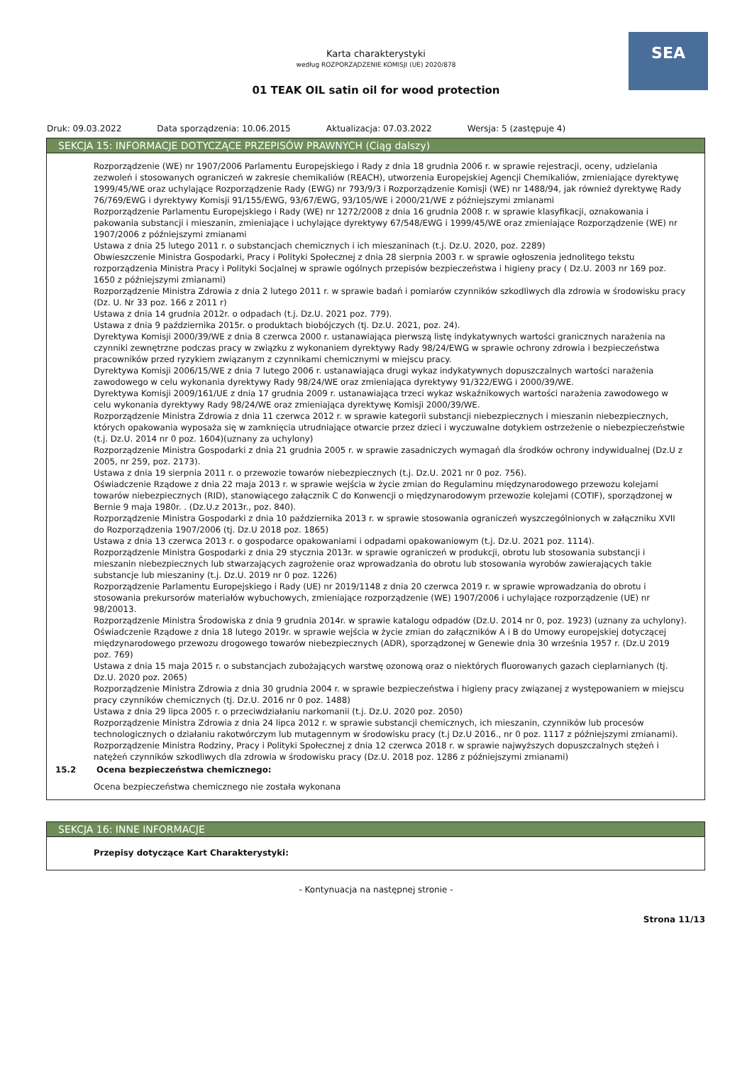SEA
Karta charakterystyki
według ROZPORZĄDZENIE KOMISJI (UE) 2020/878
01 TEAK OIL satin oil for wood protection
Druk: 09.03.2022 Data sporządzenia: 10.06.2015 Aktualizacja: 07.03.2022 Wersja: 5 (zastępuje 4)
SEKCJA 15: INFORMACJE DOTYCZĄCE PRZEPISÓW PRAWNYCH (Ciąg dalszy)
Rozporządzenie (WE) nr 1907/2006 Parlamentu Europejskiego i Rady z dnia 18 grudnia 2006 r. w sprawie rejestracji, oceny, udzielania zezwoleń i stosowanych ograniczeń w zakresie chemikaliów (REACH), utworzenia Europejskiej Agencji Chemikaliów, zmieniające dyrektywę 1999/45/WE oraz uchylające Rozporządzenie Rady (EWG) nr 793/9/3 i Rozporządzenie Komisji (WE) nr 1488/94, jak również dyrektywę Rady 76/769/EWG i dyrektywy Komisji 91/155/EWG, 93/67/EWG, 93/105/WE i 2000/21/WE z późniejszymi zmianami
Rozporządzenie Parlamentu Europejskiego i Rady (WE) nr 1272/2008 z dnia 16 grudnia 2008 r. w sprawie klasyfikacji, oznakowania i pakowania substancji i mieszanin, zmieniające i uchylające dyrektywy 67/548/EWG i 1999/45/WE oraz zmieniające Rozporządzenie (WE) nr 1907/2006 z późniejszymi zmianami
Ustawa z dnia 25 lutego 2011 r. o substancjach chemicznych i ich mieszaninach (t.j. Dz.U. 2020, poz. 2289)
Obwieszczenie Ministra Gospodarki, Pracy i Polityki Społecznej z dnia 28 sierpnia 2003 r. w sprawie ogłoszenia jednolitego tekstu rozporządzenia Ministra Pracy i Polityki Socjalnej w sprawie ogólnych przepisów bezpieczeństwa i higieny pracy ( Dz.U. 2003 nr 169 poz. 1650 z późniejszymi zmianami)
Rozporządzenie Ministra Zdrowia z dnia 2 lutego 2011 r. w sprawie badań i pomiarów czynników szkodliwych dla zdrowia w środowisku pracy (Dz. U. Nr 33 poz. 166 z 2011 r)
Ustawa z dnia 14 grudnia 2012r. o odpadach (t.j. Dz.U. 2021 poz. 779).
Ustawa z dnia 9 października 2015r. o produktach biobójczych (tj. Dz.U. 2021, poz. 24).
Dyrektywa Komisji 2000/39/WE z dnia 8 czerwca 2000 r. ustanawiająca pierwszą listę indykatywnych wartości granicznych narażenia na czynniki zewnętrzne podczas pracy w związku z wykonaniem dyrektywy Rady 98/24/EWG w sprawie ochrony zdrowia i bezpieczeństwa pracowników przed ryzykiem związanym z czynnikami chemicznymi w miejscu pracy.
Dyrektywa Komisji 2006/15/WE z dnia 7 lutego 2006 r. ustanawiająca drugi wykaz indykatywnych dopuszczalnych wartości narażenia zawodowego w celu wykonania dyrektywy Rady 98/24/WE oraz zmieniająca dyrektywy 91/322/EWG i 2000/39/WE.
Dyrektywa Komisji 2009/161/UE z dnia 17 grudnia 2009 r. ustanawiająca trzeci wykaz wskaźnikowych wartości narażenia zawodowego w celu wykonania dyrektywy Rady 98/24/WE oraz zmieniająca dyrektywę Komisji 2000/39/WE.
Rozporządzenie Ministra Zdrowia z dnia 11 czerwca 2012 r. w sprawie kategorii substancji niebezpiecznych i mieszanin niebezpiecznych, których opakowania wyposaża się w zamknięcia utrudniające otwarcie przez dzieci i wyczuwalne dotykiem ostrzeżenie o niebezpieczeństwie (t.j. Dz.U. 2014 nr 0 poz. 1604)(uznany za uchylony)
Rozporządzenie Ministra Gospodarki z dnia 21 grudnia 2005 r. w sprawie zasadniczych wymagań dla środków ochrony indywidualnej (Dz.U z 2005, nr 259, poz. 2173).
Ustawa z dnia 19 sierpnia 2011 r. o przewozie towarów niebezpiecznych (t.j. Dz.U. 2021 nr 0 poz. 756).
Oświadczenie Rządowe z dnia 22 maja 2013 r. w sprawie wejścia w życie zmian do Regulaminu międzynarodowego przewozu kolejami towarów niebezpiecznych (RID), stanowiącego załącznik C do Konwencji o międzynarodowym przewozie kolejami (COTIF), sporządzonej w Bernie 9 maja 1980r. . (Dz.U.z 2013r., poz. 840).
Rozporządzenie Ministra Gospodarki z dnia 10 października 2013 r. w sprawie stosowania ograniczeń wyszczególnionych w załączniku XVII do Rozporządzenia 1907/2006 (tj. Dz.U 2018 poz. 1865)
Ustawa z dnia 13 czerwca 2013 r. o gospodarce opakowaniami i odpadami opakowaniowym (t.j. Dz.U. 2021 poz. 1114).
Rozporządzenie Ministra Gospodarki z dnia 29 stycznia 2013r. w sprawie ograniczeń w produkcji, obrotu lub stosowania substancji i mieszanin niebezpiecznych lub stwarzających zagrożenie oraz wprowadzania do obrotu lub stosowania wyrobów zawierających takie substancje lub mieszaniny (t.j. Dz.U. 2019 nr 0 poz. 1226)
Rozporządzenie Parlamentu Europejskiego i Rady (UE) nr 2019/1148 z dnia 20 czerwca 2019 r. w sprawie wprowadzania do obrotu i stosowania prekursorów materiałów wybuchowych, zmieniające rozporządzenie (WE) 1907/2006 i uchylające rozporządzenie (UE) nr 98/20013.
Rozporządzenie Ministra Środowiska z dnia 9 grudnia 2014r. w sprawie katalogu odpadów (Dz.U. 2014 nr 0, poz. 1923) (uznany za uchylony).
Oświadczenie Rządowe z dnia 18 lutego 2019r. w sprawie wejścia w życie zmian do załączników A i B do Umowy europejskiej dotyczącej międzynarodowego przewozu drogowego towarów niebezpiecznych (ADR), sporządzonej w Genewie dnia 30 września 1957 r. (Dz.U 2019 poz. 769)
Ustawa z dnia 15 maja 2015 r. o substancjach zubożających warstwę ozonową oraz o niektórych fluorowanych gazach cieplarnianych (tj. Dz.U. 2020 poz. 2065)
Rozporządzenie Ministra Zdrowia z dnia 30 grudnia 2004 r. w sprawie bezpieczeństwa i higieny pracy związanej z występowaniem w miejscu pracy czynników chemicznych (tj. Dz.U. 2016 nr 0 poz. 1488)
Ustawa z dnia 29 lipca 2005 r. o przeciwdziałaniu narkomanii (t.j. Dz.U. 2020 poz. 2050)
Rozporządzenie Ministra Zdrowia z dnia 24 lipca 2012 r. w sprawie substancji chemicznych, ich mieszanin, czynników lub procesów technologicznych o działaniu rakotwórczym lub mutagennym w środowisku pracy (t.j Dz.U 2016., nr 0 poz. 1117 z późniejszymi zmianami).
Rozporządzenie Ministra Rodziny, Pracy i Polityki Społecznej z dnia 12 czerwca 2018 r. w sprawie najwyższych dopuszczalnych stężeń i natężeń czynników szkodliwych dla zdrowia w środowisku pracy (Dz.U. 2018 poz. 1286 z późniejszymi zmianami)
15.2 Ocena bezpieczeństwa chemicznego:
Ocena bezpieczeństwa chemicznego nie została wykonana
SEKCJA 16: INNE INFORMACJE
Przepisy dotyczące Kart Charakterystyki:
- Kontynuacja na następnej stronie -
Strona 11/13